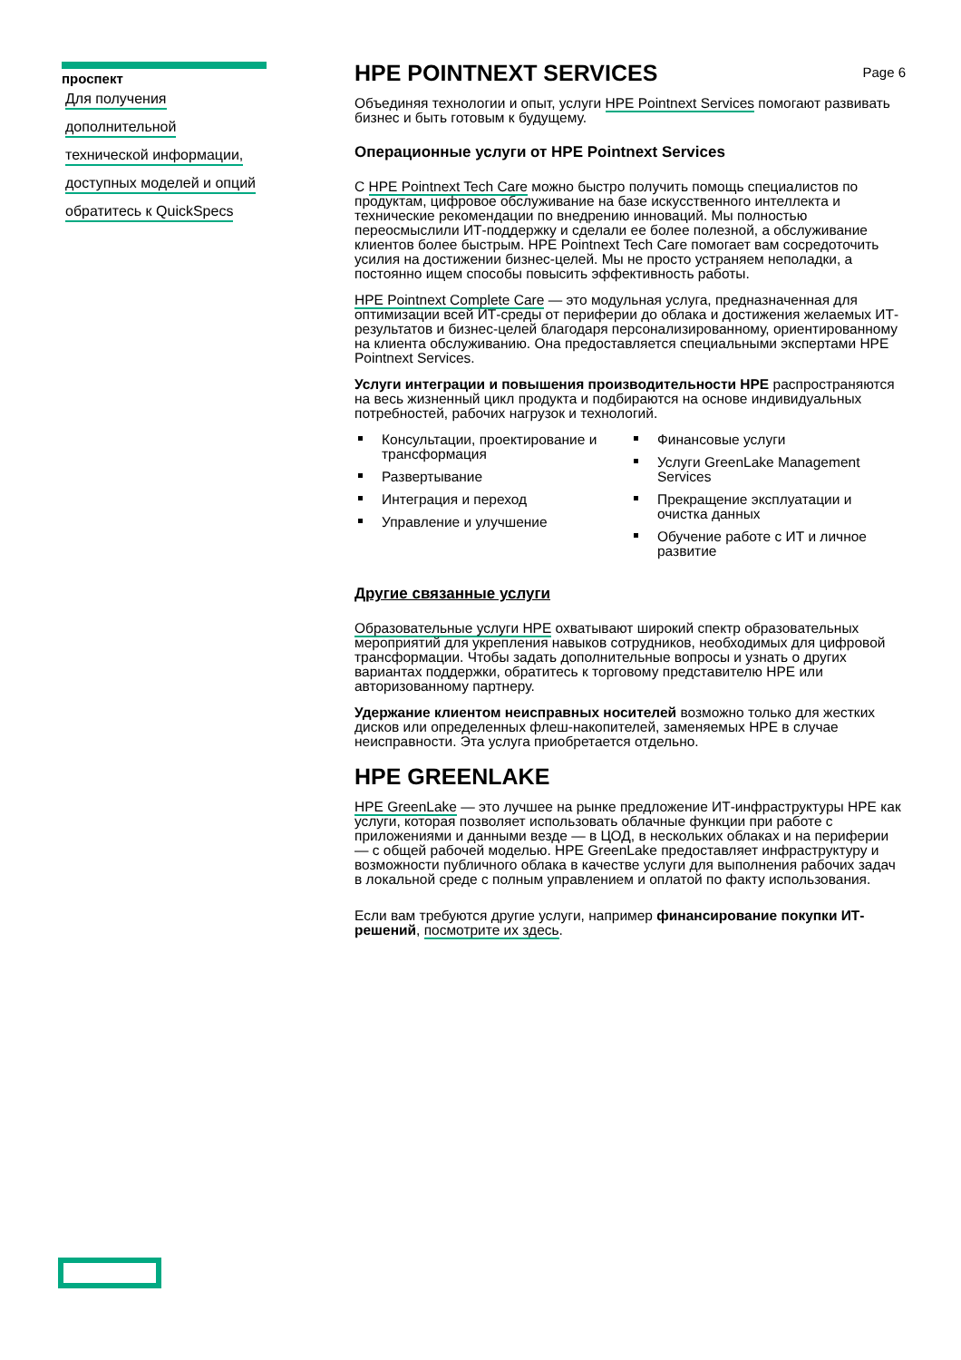проспект
Для получения
дополнительной
технической информации,
доступных моделей и опций
обратитесь к QuickSpecs
HPE POINTNEXT SERVICES Page 6
Объединяя технологии и опыт, услуги HPE Pointnext Services помогают развивать бизнес и быть готовым к будущему.
Операционные услуги от HPE Pointnext Services
С HPE Pointnext Tech Care можно быстро получить помощь специалистов по продуктам, цифровое обслуживание на базе искусственного интеллекта и технические рекомендации по внедрению инноваций. Мы полностью переосмыслили ИТ-поддержку и сделали ее более полезной, а обслуживание клиентов более быстрым. HPE Pointnext Tech Care помогает вам сосредоточить усилия на достижении бизнес-целей. Мы не просто устраняем неполадки, а постоянно ищем способы повысить эффективность работы.
HPE Pointnext Complete Care — это модульная услуга, предназначенная для оптимизации всей ИТ-среды от периферии до облака и достижения желаемых ИТ-результатов и бизнес-целей благодаря персонализированному, ориентированному на клиента обслуживанию. Она предоставляется специальными экспертами HPE Pointnext Services.
Услуги интеграции и повышения производительности HPE распространяются на весь жизненный цикл продукта и подбираются на основе индивидуальных потребностей, рабочих нагрузок и технологий.
Консультации, проектирование и трансформация
Развертывание
Интеграция и переход
Управление и улучшение
Финансовые услуги
Услуги GreenLake Management Services
Прекращение эксплуатации и очистка данных
Обучение работе с ИТ и личное развитие
Другие связанные услуги
Образовательные услуги HPE охватывают широкий спектр образовательных мероприятий для укрепления навыков сотрудников, необходимых для цифровой трансформации. Чтобы задать дополнительные вопросы и узнать о других вариантах поддержки, обратитесь к торговому представителю HPE или авторизованному партнеру.
Удержание клиентом неисправных носителей возможно только для жестких дисков или определенных флеш-накопителей, заменяемых HPE в случае неисправности. Эта услуга приобретается отдельно.
HPE GREENLAKE
HPE GreenLake — это лучшее на рынке предложение ИТ-инфраструктуры HPE как услуги, которая позволяет использовать облачные функции при работе с приложениями и данными везде — в ЦОД, в нескольких облаках и на периферии — с общей рабочей моделью. HPE GreenLake предоставляет инфраструктуру и возможности публичного облака в качестве услуги для выполнения рабочих задач в локальной среде с полным управлением и оплатой по факту использования.
Если вам требуются другие услуги, например финансирование покупки ИТ-решений, посмотрите их здесь.